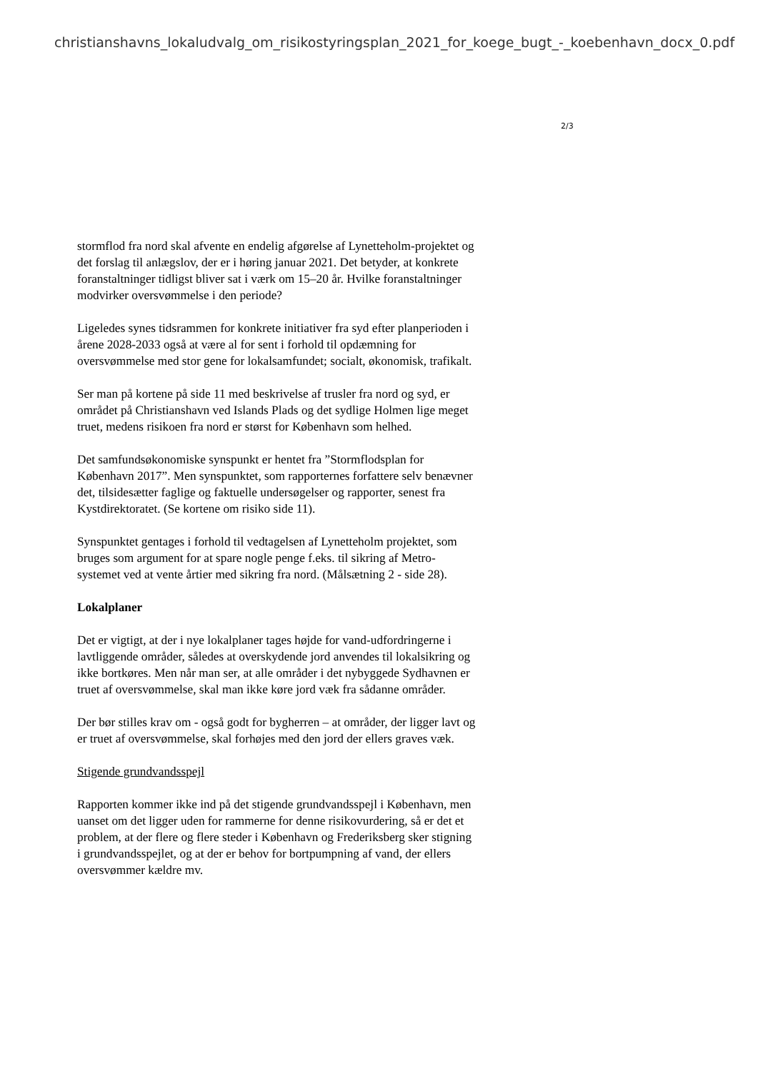christianshavns_lokaludvalg_om_risikostyringsplan_2021_for_koege_bugt_-_koebenhavn_docx_0.pdf
2/3
stormflod fra nord skal afvente en endelig afgørelse af Lynetteholm-projektet og det forslag til anlægslov, der er i høring januar 2021. Det betyder, at konkrete foranstaltninger tidligst bliver sat i værk om 15–20 år. Hvilke foranstaltninger modvirker oversvømmelse i den periode?
Ligeledes synes tidsrammen for konkrete initiativer fra syd efter planperioden i årene 2028-2033 også at være al for sent i forhold til opdæmning for oversvømmelse med stor gene for lokalsamfundet; socialt, økonomisk, trafikalt.
Ser man på kortene på side 11 med beskrivelse af trusler fra nord og syd, er området på Christianshavn ved Islands Plads og det sydlige Holmen lige meget truet, medens risikoen fra nord er størst for København som helhed.
Det samfundsøkonomiske synspunkt er hentet fra ”Stormflodsplan for København 2017”. Men synspunktet, som rapporternes forfattere selv benævner det, tilsidesætter faglige og faktuelle undersøgelser og rapporter, senest fra Kystdirektoratet. (Se kortene om risiko side 11).
Synspunktet gentages i forhold til vedtagelsen af Lynetteholm projektet, som bruges som argument for at spare nogle penge f.eks. til sikring af Metro-systemet ved at vente årtier med sikring fra nord. (Målsætning 2 - side 28).
Lokalplaner
Det er vigtigt, at der i nye lokalplaner tages højde for vand-udfordringerne i lavtliggende områder, således at overskydende jord anvendes til lokalsikring og ikke bortkøres. Men når man ser, at alle områder i det nybyggede Sydhavnen er truet af oversvømmelse, skal man ikke køre jord væk fra sådanne områder.
Der bør stilles krav om - også godt for bygherren – at områder, der ligger lavt og er truet af oversvømmelse, skal forhøjes med den jord der ellers graves væk.
Stigende grundvandsspejl
Rapporten kommer ikke ind på det stigende grundvandsspejl i København, men uanset om det ligger uden for rammerne for denne risikovurdering, så er det et problem, at der flere og flere steder i København og Frederiksberg sker stigning i grundvandsspejlet, og at der er behov for bortpumpning af vand, der ellers oversvømmer kældre mv.